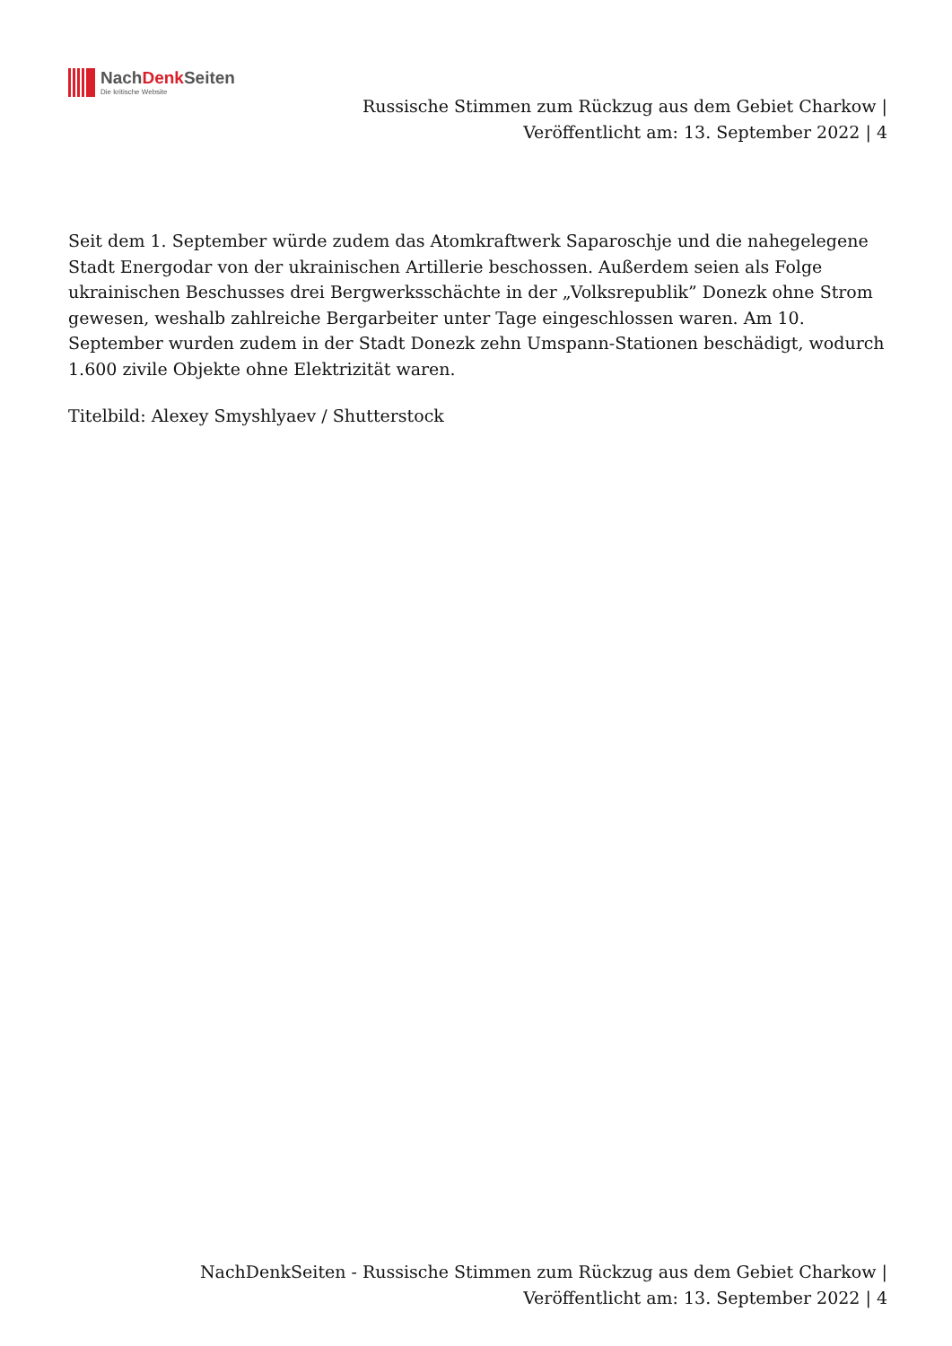NachDenk Seiten
Die kritische Website
Russische Stimmen zum Rückzug aus dem Gebiet Charkow |
Veröffentlicht am: 13. September 2022 | 4
Seit dem 1. September würde zudem das Atomkraftwerk Saparoschje und die nahegelegene Stadt Energodar von der ukrainischen Artillerie beschossen. Außerdem seien als Folge ukrainischen Beschusses drei Bergwerksschächte in der „Volksrepublik” Donezk ohne Strom gewesen, weshalb zahlreiche Bergarbeiter unter Tage eingeschlossen waren. Am 10. September wurden zudem in der Stadt Donezk zehn Umspann-Stationen beschädigt, wodurch 1.600 zivile Objekte ohne Elektrizität waren.
Titelbild: Alexey Smyshlyaev / Shutterstock
NachDenkSeiten - Russische Stimmen zum Rückzug aus dem Gebiet Charkow |
Veröffentlicht am: 13. September 2022 | 4